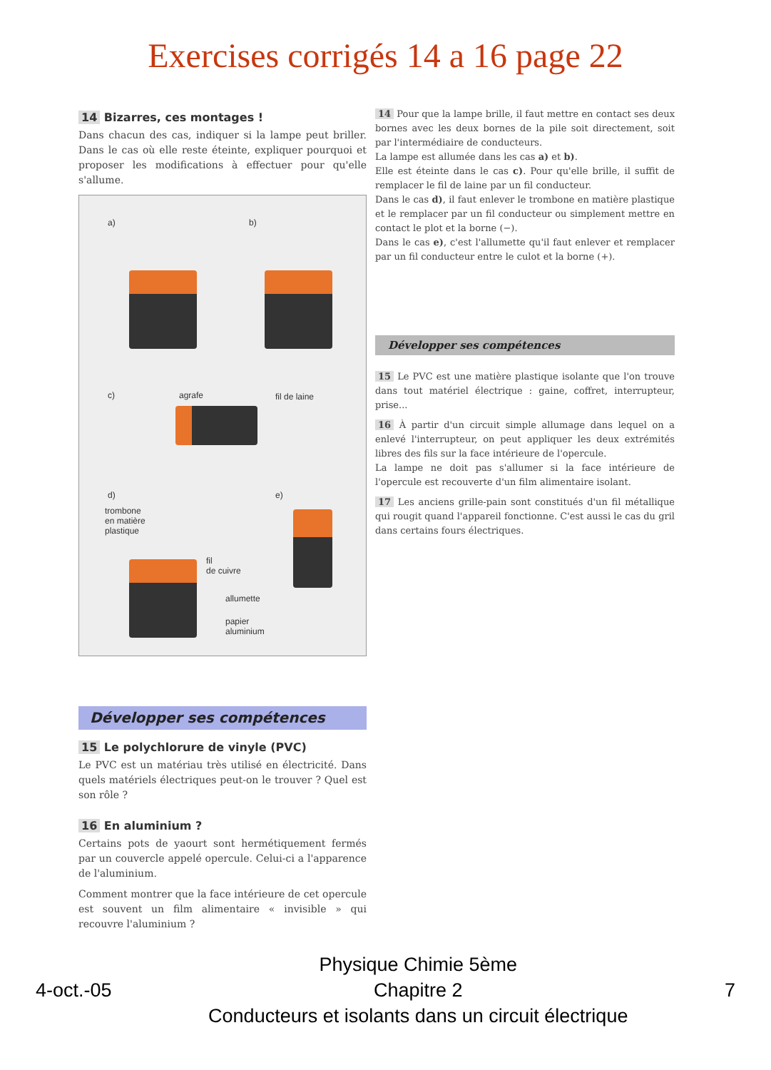Exercises corrigés 14 a 16 page 22
14 Bizarres, ces montages !
Dans chacun des cas, indiquer si la lampe peut briller. Dans le cas où elle reste éteinte, expliquer pourquoi et proposer les modifications à effectuer pour qu'elle s'allume.
a) b)
c) agrafe fil de laine
d) e)
trombone
en matière
plastique
fil
de cuivre
allumette
papier
aluminium
Développer ses compétences
15 Le polychlorure de vinyle (PVC)
Le PVC est un matériau très utilisé en électricité. Dans quels matériels électriques peut-on le trouver ? Quel est son rôle ?
16 En aluminium ?
Certains pots de yaourt sont hermétiquement fermés par un couvercle appelé opercule. Celui-ci a l'apparence de l'aluminium.
Comment montrer que la face intérieure de cet opercule est souvent un film alimentaire « invisible » qui recouvre l'aluminium ?
14 Pour que la lampe brille, il faut mettre en contact ses deux bornes avec les deux bornes de la pile soit directement, soit par l'intermédiaire de conducteurs.
La lampe est allumée dans les cas a) et b).
Elle est éteinte dans le cas c). Pour qu'elle brille, il suffit de remplacer le fil de laine par un fil conducteur.
Dans le cas d), il faut enlever le trombone en matière plastique et le remplacer par un fil conducteur ou simplement mettre en contact le plot et la borne (−).
Dans le cas e), c'est l'allumette qu'il faut enlever et remplacer par un fil conducteur entre le culot et la borne (+).
Développer ses compétences
15 Le PVC est une matière plastique isolante que l'on trouve dans tout matériel électrique : gaine, coffret, interrupteur, prise...
16 À partir d'un circuit simple allumage dans lequel on a enlevé l'interrupteur, on peut appliquer les deux extrémités libres des fils sur la face intérieure de l'opercule.
La lampe ne doit pas s'allumer si la face intérieure de l'opercule est recouverte d'un film alimentaire isolant.
17 Les anciens grille-pain sont constitués d'un fil métallique qui rougit quand l'appareil fonctionne. C'est aussi le cas du gril dans certains fours électriques.
4-oct.-05
Physique Chimie 5ème
Chapitre 2
Conducteurs et isolants dans un circuit électrique
7